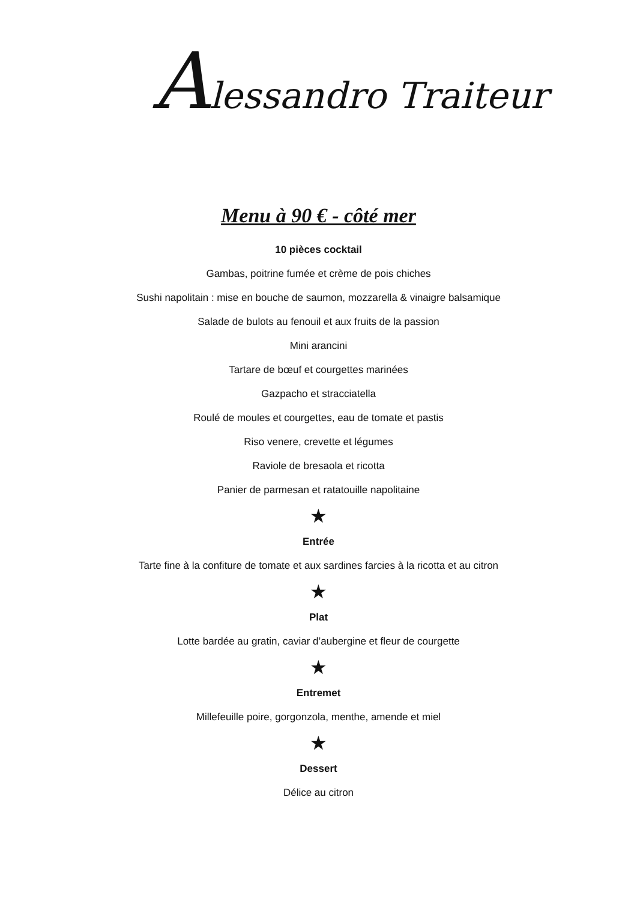Alessandro Traiteur
Menu à 90 € - côté mer
10 pièces cocktail
Gambas, poitrine fumée et crème de pois chiches
Sushi napolitain : mise en bouche de saumon, mozzarella & vinaigre balsamique
Salade de bulots au fenouil et aux fruits de la passion
Mini arancini
Tartare de bœuf et courgettes marinées
Gazpacho et stracciatella
Roulé de moules et courgettes, eau de tomate et pastis
Riso venere, crevette et légumes
Raviole de bresaola et ricotta
Panier de parmesan et ratatouille napolitaine
★
Entrée
Tarte fine à la confiture de tomate et aux sardines farcies à la ricotta et au citron
★
Plat
Lotte bardée au gratin, caviar d’aubergine et fleur de courgette
★
Entremet
Millefeuille poire, gorgonzola, menthe, amende et miel
★
Dessert
Délice au citron